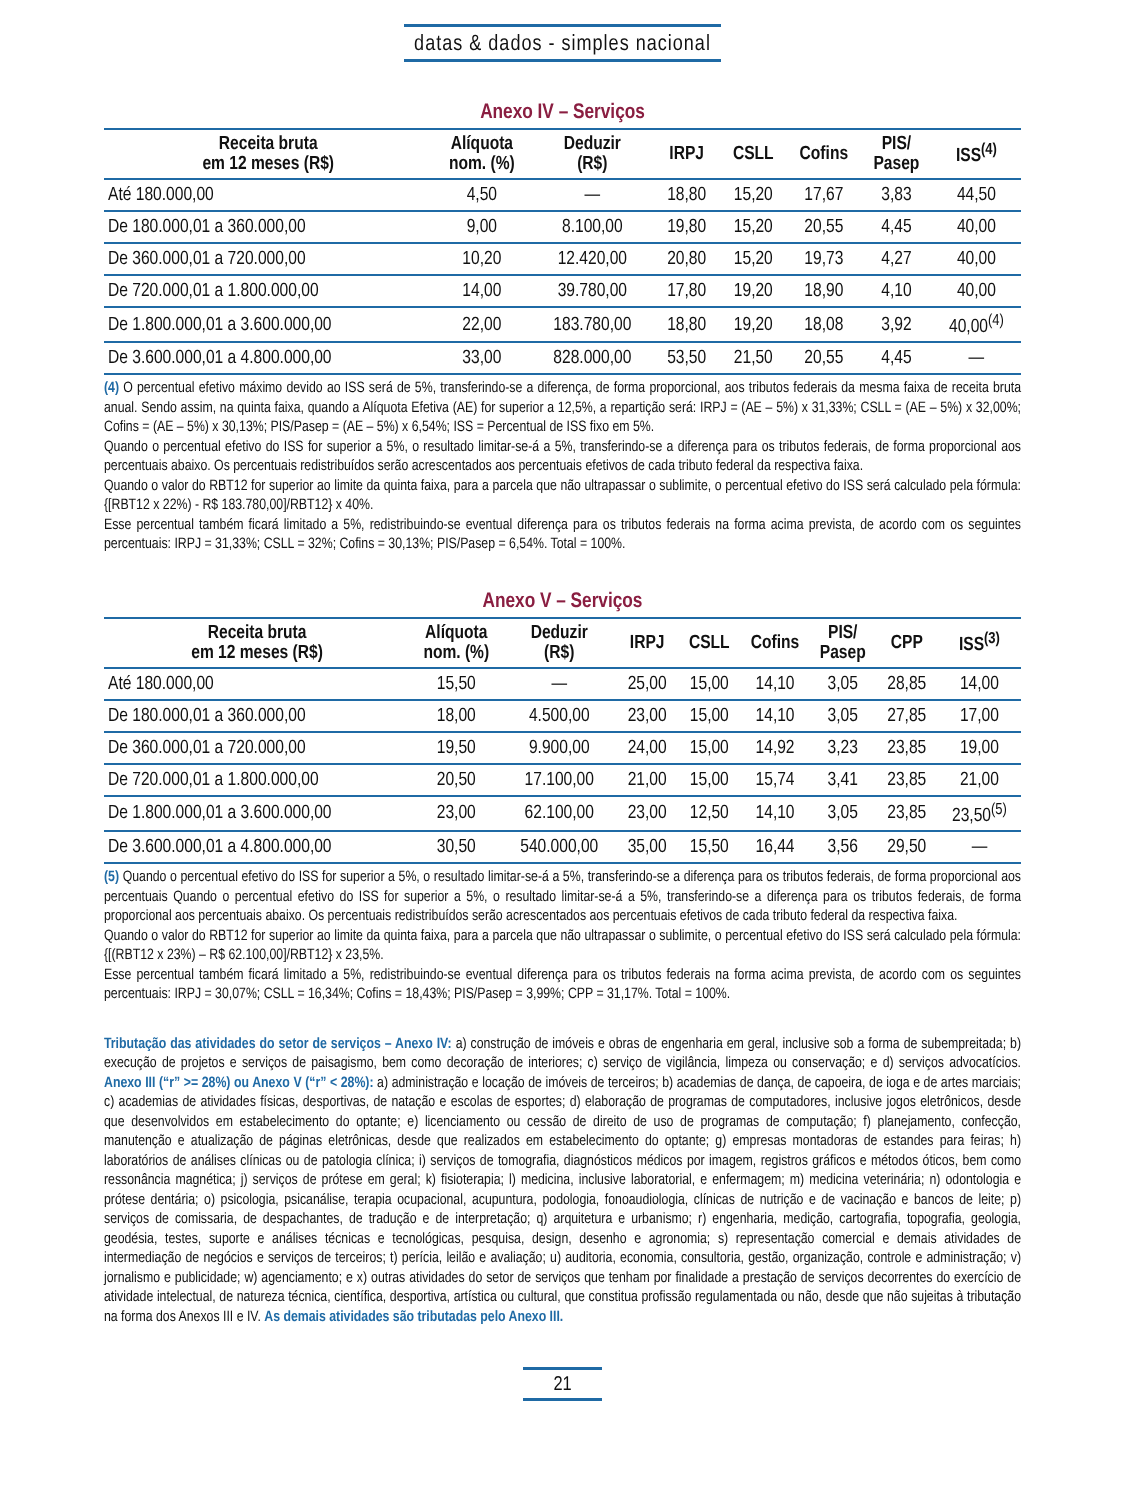datas & dados - simples nacional
Anexo IV – Serviços
| Receita bruta em 12 meses (R$) | Alíquota nom. (%) | Deduzir (R$) | IRPJ | CSLL | Cofins | PIS/ Pasep | ISS<sup>(4)</sup> |
| --- | --- | --- | --- | --- | --- | --- | --- |
| Até 180.000,00 | 4,50 | — | 18,80 | 15,20 | 17,67 | 3,83 | 44,50 |
| De 180.000,01 a 360.000,00 | 9,00 | 8.100,00 | 19,80 | 15,20 | 20,55 | 4,45 | 40,00 |
| De 360.000,01 a 720.000,00 | 10,20 | 12.420,00 | 20,80 | 15,20 | 19,73 | 4,27 | 40,00 |
| De 720.000,01 a 1.800.000,00 | 14,00 | 39.780,00 | 17,80 | 19,20 | 18,90 | 4,10 | 40,00 |
| De 1.800.000,01 a 3.600.000,00 | 22,00 | 183.780,00 | 18,80 | 19,20 | 18,08 | 3,92 | 40,00<sup>(4)</sup> |
| De 3.600.000,01 a 4.800.000,00 | 33,00 | 828.000,00 | 53,50 | 21,50 | 20,55 | 4,45 | — |
(4) O percentual efetivo máximo devido ao ISS será de 5%, transferindo-se a diferença, de forma proporcional, aos tributos federais da mesma faixa de receita bruta anual. Sendo assim, na quinta faixa, quando a Alíquota Efetiva (AE) for superior a 12,5%, a repartição será: IRPJ = (AE – 5%) x 31,33%; CSLL = (AE – 5%) x 32,00%; Cofins = (AE – 5%) x 30,13%; PIS/Pasep = (AE – 5%) x 6,54%; ISS = Percentual de ISS fixo em 5%.
Quando o percentual efetivo do ISS for superior a 5%, o resultado limitar-se-á a 5%, transferindo-se a diferença para os tributos federais, de forma proporcional aos percentuais abaixo. Os percentuais redistribuídos serão acrescentados aos percentuais efetivos de cada tributo federal da respectiva faixa.
Quando o valor do RBT12 for superior ao limite da quinta faixa, para a parcela que não ultrapassar o sublimite, o percentual efetivo do ISS será calculado pela fórmula: {[RBT12 x 22%) - R$ 183.780,00]/RBT12} x 40%.
Esse percentual também ficará limitado a 5%, redistribuindo-se eventual diferença para os tributos federais na forma acima prevista, de acordo com os seguintes percentuais: IRPJ = 31,33%; CSLL = 32%; Cofins = 30,13%; PIS/Pasep = 6,54%. Total = 100%.
Anexo V – Serviços
| Receita bruta em 12 meses (R$) | Alíquota nom. (%) | Deduzir (R$) | IRPJ | CSLL | Cofins | PIS/ Pasep | CPP | ISS<sup>(3)</sup> |
| --- | --- | --- | --- | --- | --- | --- | --- | --- |
| Até 180.000,00 | 15,50 | — | 25,00 | 15,00 | 14,10 | 3,05 | 28,85 | 14,00 |
| De 180.000,01 a 360.000,00 | 18,00 | 4.500,00 | 23,00 | 15,00 | 14,10 | 3,05 | 27,85 | 17,00 |
| De 360.000,01 a 720.000,00 | 19,50 | 9.900,00 | 24,00 | 15,00 | 14,92 | 3,23 | 23,85 | 19,00 |
| De 720.000,01 a 1.800.000,00 | 20,50 | 17.100,00 | 21,00 | 15,00 | 15,74 | 3,41 | 23,85 | 21,00 |
| De 1.800.000,01 a 3.600.000,00 | 23,00 | 62.100,00 | 23,00 | 12,50 | 14,10 | 3,05 | 23,85 | 23,50<sup>(5)</sup> |
| De 3.600.000,01 a 4.800.000,00 | 30,50 | 540.000,00 | 35,00 | 15,50 | 16,44 | 3,56 | 29,50 | — |
(5) Quando o percentual efetivo do ISS for superior a 5%, o resultado limitar-se-á a 5%, transferindo-se a diferença para os tributos federais, de forma proporcional aos percentuais Quando o percentual efetivo do ISS for superior a 5%, o resultado limitar-se-á a 5%, transferindo-se a diferença para os tributos federais, de forma proporcional aos percentuais abaixo. Os percentuais redistribuídos serão acrescentados aos percentuais efetivos de cada tributo federal da respectiva faixa.
Quando o valor do RBT12 for superior ao limite da quinta faixa, para a parcela que não ultrapassar o sublimite, o percentual efetivo do ISS será calculado pela fórmula: {[(RBT12 x 23%) – R$ 62.100,00]/RBT12} x 23,5%.
Esse percentual também ficará limitado a 5%, redistribuindo-se eventual diferença para os tributos federais na forma acima prevista, de acordo com os seguintes percentuais: IRPJ = 30,07%; CSLL = 16,34%; Cofins = 18,43%; PIS/Pasep = 3,99%; CPP = 31,17%. Total = 100%.
Tributação das atividades do setor de serviços – Anexo IV: a) construção de imóveis e obras de engenharia em geral, inclusive sob a forma de subempreitada; b) execução de projetos e serviços de paisagismo, bem como decoração de interiores; c) serviço de vigilância, limpeza ou conservação; e d) serviços advocatícios. Anexo III (“r” >= 28%) ou Anexo V (“r” < 28%): a) administração e locação de imóveis de terceiros; b) academias de dança, de capoeira, de ioga e de artes marciais; c) academias de atividades físicas, desportivas, de natação e escolas de esportes; d) elaboração de programas de computadores, inclusive jogos eletrônicos, desde que desenvolvidos em estabelecimento do optante; e) licenciamento ou cessão de direito de uso de programas de computação; f) planejamento, confecção, manutenção e atualização de páginas eletrônicas, desde que realizados em estabelecimento do optante; g) empresas montadoras de estandes para feiras; h) laboratórios de análises clínicas ou de patologia clínica; i) serviços de tomografia, diagnósticos médicos por imagem, registros gráficos e métodos óticos, bem como ressonância magnética; j) serviços de prótese em geral; k) fisioterapia; l) medicina, inclusive laboratorial, e enfermagem; m) medicina veterinária; n) odontologia e prótese dentária; o) psicologia, psicanálise, terapia ocupacional, acupuntura, podologia, fonoaudiologia, clínicas de nutrição e de vacinação e bancos de leite; p) serviços de comissaria, de despachantes, de tradução e de interpretação; q) arquitetura e urbanismo; r) engenharia, medição, cartografia, topografia, geologia, geodésia, testes, suporte e análises técnicas e tecnológicas, pesquisa, design, desenho e agronomia; s) representação comercial e demais atividades de intermediação de negócios e serviços de terceiros; t) perícia, leilão e avaliação; u) auditoria, economia, consultoria, gestão, organização, controle e administração; v) jornalismo e publicidade; w) agenciamento; e x) outras atividades do setor de serviços que tenham por finalidade a prestação de serviços decorrentes do exercício de atividade intelectual, de natureza técnica, científica, desportiva, artística ou cultural, que constitua profissão regulamentada ou não, desde que não sujeitas à tributação na forma dos Anexos III e IV. As demais atividades são tributadas pelo Anexo III.
21